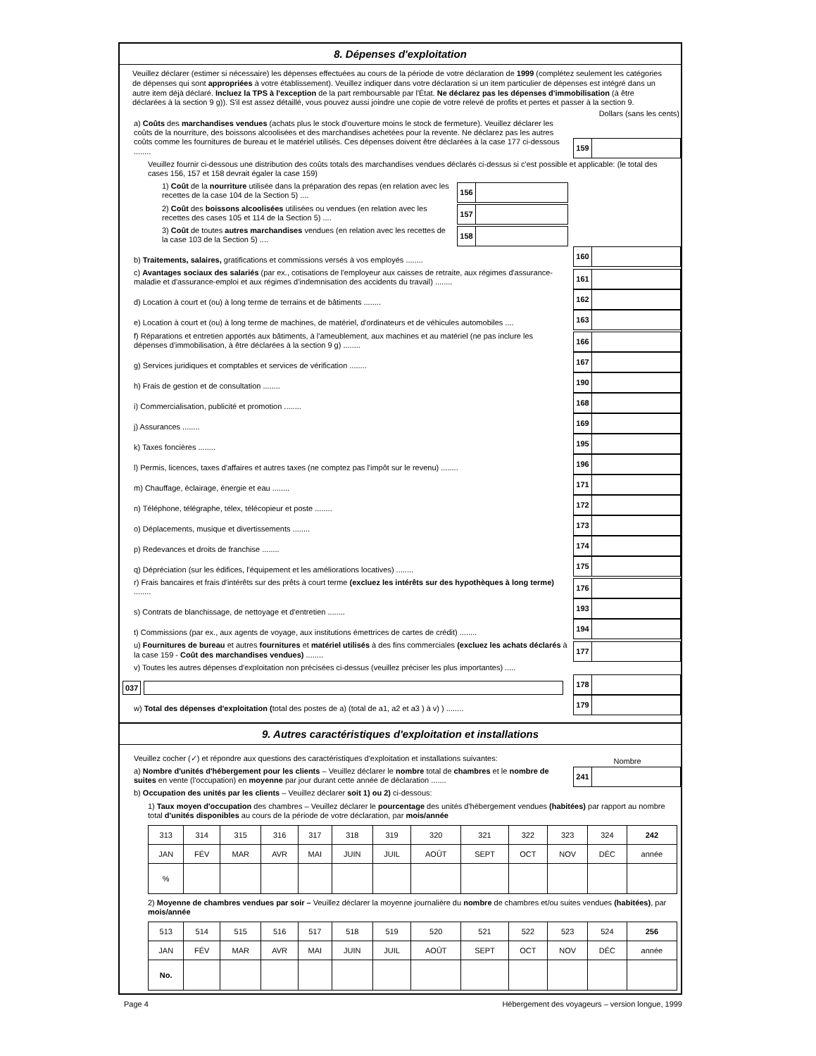8. Dépenses d'exploitation
Veuillez déclarer (estimer si nécessaire) les dépenses effectuées au cours de la période de votre déclaration de 1999 (complétez seulement les catégories de dépenses qui sont appropriées à votre établissement). Veuillez indiquer dans votre déclaration si un item particulier de dépenses est intégré dans un autre item déjà déclaré. Incluez la TPS à l'exception de la part remboursable par l'État. Ne déclarez pas les dépenses d'immobilisation (à être déclarées à la section 9 g)). S'il est assez détaillé, vous pouvez aussi joindre une copie de votre relevé de profits et pertes et passer à la section 9.
Dollars (sans les cents)
a) Coûts des marchandises vendues (achats plus le stock d'ouverture moins le stock de fermeture). Veuillez déclarer les coûts de la nourriture, des boissons alcoolisées et des marchandises achetées pour la revente. Ne déclarez pas les autres coûts comme les fournitures de bureau et le matériel utilisés. Ces dépenses doivent être déclarées à la case 177 ci-dessous ........
159
Veuillez fournir ci-dessous une distribution des coûts totals des marchandises vendues déclarés ci-dessus si c'est possible et applicable: (le total des cases 156, 157 et 158 devrait égaler la case 159)
1) Coût de la nourriture utilisée dans la préparation des repas (en relation avec les recettes de la case 104 de la Section 5) ....
156
2) Coût des boissons alcoolisées utilisées ou vendues (en relation avec les recettes des cases 105 et 114 de la Section 5) ....
157
3) Coût de toutes autres marchandises vendues (en relation avec les recettes de la case 103 de la Section 5) ....
158
b) Traitements, salaires, gratifications et commissions versés à vos employés ........
160
c) Avantages sociaux des salariés (par ex., cotisations de l'employeur aux caisses de retraite, aux régimes d'assurance-maladie et d'assurance-emploi et aux régimes d'indemnisation des accidents du travail) ........
161
d) Location à court et (ou) à long terme de terrains et de bâtiments ........
162
e) Location à court et (ou) à long terme de machines, de matériel, d'ordinateurs et de véhicules automobiles ....
163
f) Réparations et entretien apportés aux bâtiments, à l'ameublement, aux machines et au matériel (ne pas inclure les dépenses d'immobilisation, à être déclarées à la section 9 g) ........
166
g) Services juridiques et comptables et services de vérification ........
167
h) Frais de gestion et de consultation ........
190
i) Commercialisation, publicité et promotion ........
168
j) Assurances ........
169
k) Taxes foncières ........
195
l) Permis, licences, taxes d'affaires et autres taxes (ne comptez pas l'impôt sur le revenu) ........
196
m) Chauffage, éclairage, énergie et eau ........
171
n) Téléphone, télégraphe, télex, télécopieur et poste ........
172
o) Déplacements, musique et divertissements ........
173
p) Redevances et droits de franchise ........
174
q) Dépréciation (sur les édifices, l'équipement et les améliorations locatives) ........
175
r) Frais bancaires et frais d'intérêts sur des prêts à court terme (excluez les intérêts sur des hypothèques à long terme) ........
176
s) Contrats de blanchissage, de nettoyage et d'entretien ........
193
t) Commissions (par ex., aux agents de voyage, aux institutions émettrices de cartes de crédit) ........
194
u) Fournitures de bureau et autres fournitures et matériel utilisés à des fins commerciales (excluez les achats déclarés à la case 159 - Coût des marchandises vendues) ........
177
v) Toutes les autres dépenses d'exploitation non précisées ci-dessus (veuillez préciser les plus importantes) .....
037
178
w) Total des dépenses d'exploitation (total des postes de a) (total de a1, a2 et a3 ) à v) ) ........
179
9. Autres caractéristiques d'exploitation et installations
Veuillez cocher (✓) et répondre aux questions des caractéristiques d'exploitation et installations suivantes:
Nombre
a) Nombre d'unités d'hébergement pour les clients – Veuillez déclarer le nombre total de chambres et le nombre de suites en vente (l'occupation) en moyenne par jour durant cette année de déclaration .......
241
b) Occupation des unités par les clients – Veuillez déclarer soit 1) ou 2) ci-dessous:
1) Taux moyen d'occupation des chambres – Veuillez déclarer le pourcentage des unités d'hébergement vendues (habitées) par rapport au nombre total d'unités disponibles au cours de la période de votre déclaration, par mois/année
| 313 | 314 | 315 | 316 | 317 | 318 | 319 | 320 | 321 | 322 | 323 | 324 | 242 |
| JAN | FÉV | MAR | AVR | MAI | JUIN | JUIL | AOÛT | SEPT | OCT | NOV | DÉC | année |
| % | | | | | | | | | | | | |
2) Moyenne de chambres vendues par soir – Veuillez déclarer la moyenne journalière du nombre de chambres et/ou suites vendues (habitées), par mois/année
| 513 | 514 | 515 | 516 | 517 | 518 | 519 | 520 | 521 | 522 | 523 | 524 | 256 |
| JAN | FÉV | MAR | AVR | MAI | JUIN | JUIL | AOÛT | SEPT | OCT | NOV | DÉC | année |
| No. | | | | | | | | | | | | |
Page 4 Hébergement des voyageurs – version longue, 1999